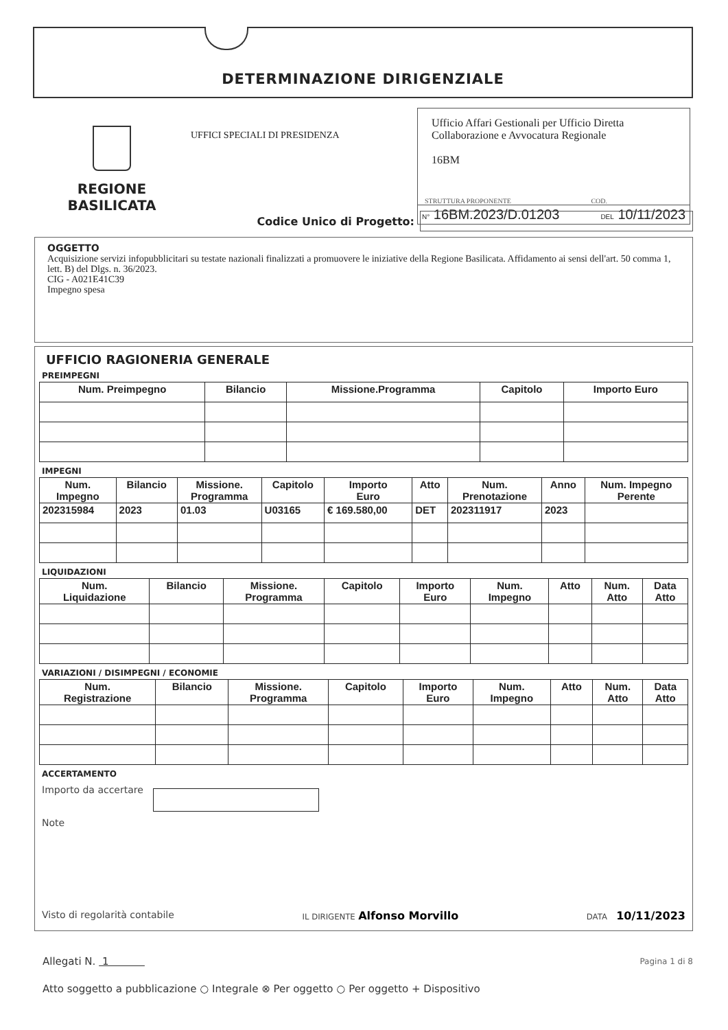DETERMINAZIONE DIRIGENZIALE
REGIONE BASILICATA
UFFICI SPECIALI DI PRESIDENZA
Ufficio Affari Gestionali per Ufficio Diretta Collaborazione e Avvocatura Regionale
16BM
STRUTTURA PROPONENTE COD.
N° 16BM.2023/D.01203 DEL 10/11/2023
Codice Unico di Progetto:
OGGETTO
Acquisizione servizi infopubblicitari su testate nazionali finalizzati a promuovere le iniziative della Regione Basilicata. Affidamento ai sensi dell'art. 50 comma 1, lett. B) del Dlgs. n. 36/2023.
CIG - A021E41C39
Impegno spesa
UFFICIO RAGIONERIA GENERALE
PREIMPEGNI
| Num. Preimpegno | Bilancio | Missione.Programma | Capitolo | Importo Euro |
| --- | --- | --- | --- | --- |
IMPEGNI
| Num. Impegno | Bilancio | Missione. Programma | Capitolo | Importo Euro | Atto | Num. Prenotazione | Anno | Num. Impegno Perente |
| --- | --- | --- | --- | --- | --- | --- | --- | --- |
| 202315984 | 2023 | 01.03 | U03165 | € 169.580,00 | DET | 202311917 | 2023 | |
LIQUIDAZIONI
| Num. Liquidazione | Bilancio | Missione. Programma | Capitolo | Importo Euro | Num. Impegno | Atto | Num. Atto | Data Atto |
| --- | --- | --- | --- | --- | --- | --- | --- | --- |
VARIAZIONI / DISIMPEGNI / ECONOMIE
| Num. Registrazione | Bilancio | Missione. Programma | Capitolo | Importo Euro | Num. Impegno | Atto | Num. Atto | Data Atto |
| --- | --- | --- | --- | --- | --- | --- | --- | --- |
ACCERTAMENTO
Importo da accertare
Note
Visto di regolarità contabile IL DIRIGENTE Alfonso Morvillo DATA 10/11/2023
Allegati N. 1 Pagina 1 di 8
Atto soggetto a pubblicazione ○ Integrale ⊗ Per oggetto ○ Per oggetto + Dispositivo